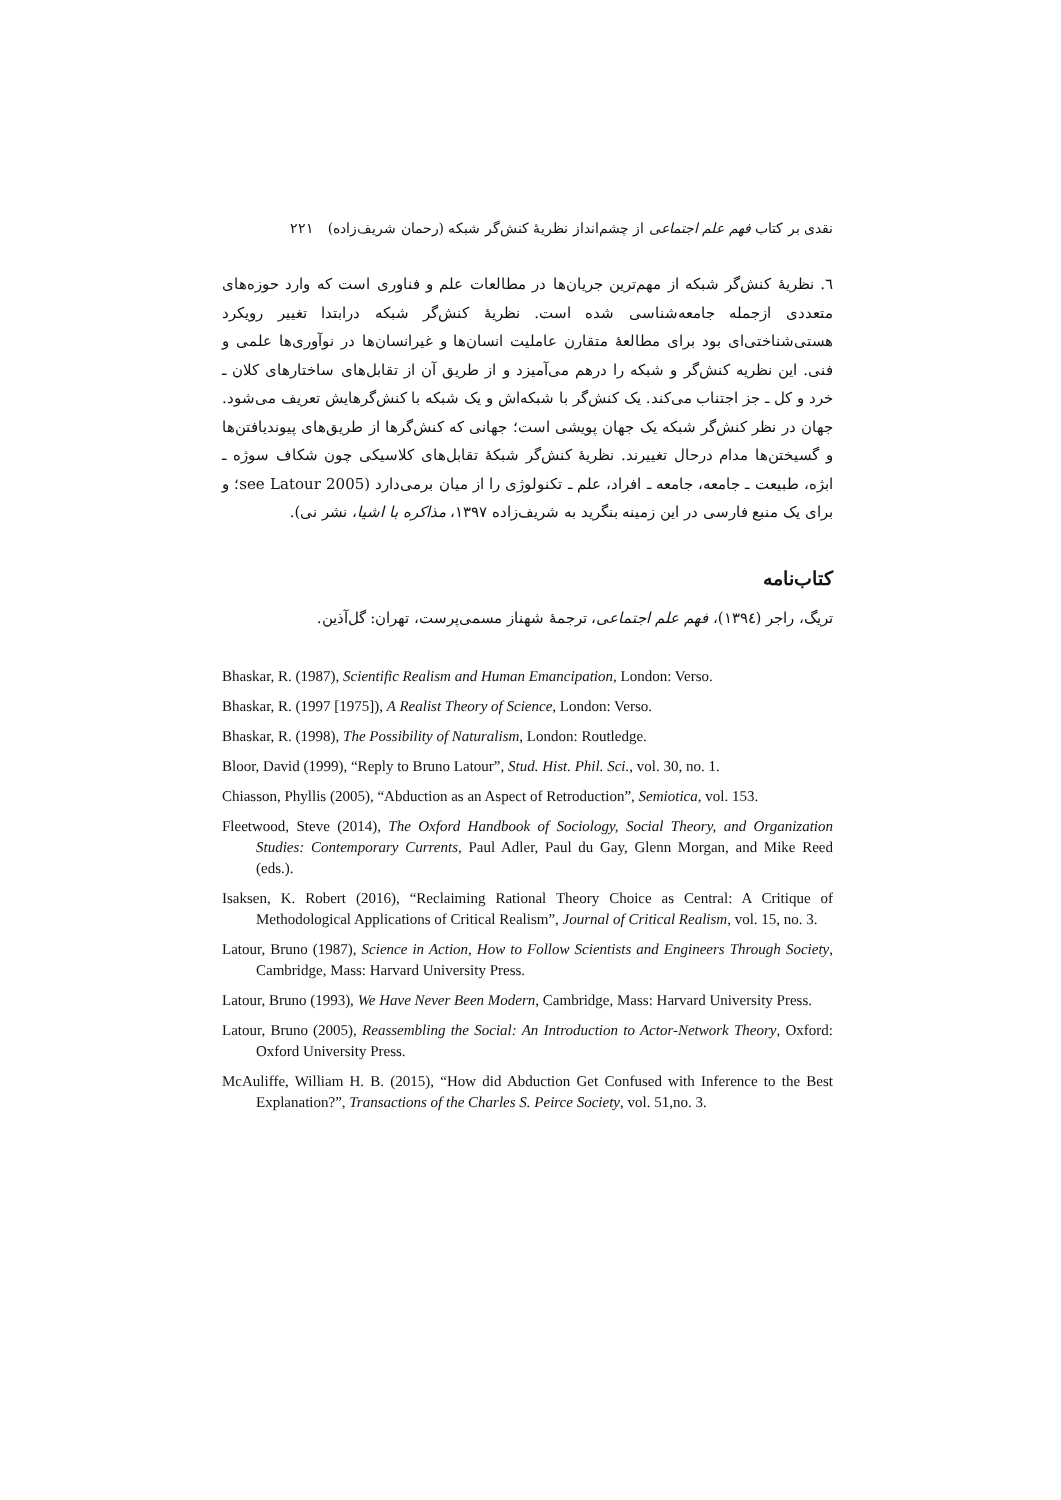نقدی بر کتاب فهم علم اجتماعی از چشم‌انداز نظریهٔ کنش‌گر شبکه (رحمان شریف‌زاده) ۲۲۱
٦. نظریهٔ کنش‌گر شبکه از مهم‌ترین جریان‌ها در مطالعات علم و فناوری است که وارد حوزه‌های متعددی ازجمله جامعه‌شناسی شده است. نظریهٔ کنش‌گر شبکه درابتدا تغییر رویکرد هستی‌شناختی‌ای بود برای مطالعهٔ متقارن عاملیت انسان‌ها و غیرانسان‌ها در نوآوری‌ها علمی و فنی. این نظریه کنش‌گر و شبکه را درهم می‌آمیزد و از طریق آن از تقابل‌های ساختارهای کلان ـ خرد و کل ـ جز اجتناب می‌کند. یک کنش‌گر با شبکه‌اش و یک شبکه با کنش‌گرهایش تعریف می‌شود. جهان در نظر کنش‌گر شبکه یک جهان پویشی است؛ جهانی که کنش‌گرها از طریق‌های پیوندیافتن‌ها و گسیختن‌ها مدام درحال تغییرند. نظریهٔ کنش‌گر شبکهٔ تقابل‌های کلاسیکی چون شکاف سوژه ـ ابژه، طبیعت ـ جامعه، جامعه ـ افراد، علم ـ تکنولوژی را از میان برمی‌دارد (see Latour 2005؛ و برای یک منبع فارسی در این زمینه بنگرید به شریف‌زاده ۱۳۹۷، مذاکره با اشیا، نشر نی).
کتاب‌نامه
تریگ، راجر (۱۳۹٤)، فهم علم اجتماعی، ترجمهٔ شهناز مسمی‌پرست، تهران: گل‌آذین.
Bhaskar, R. (1987), Scientific Realism and Human Emancipation, London: Verso.
Bhaskar, R. (1997 [1975]), A Realist Theory of Science, London: Verso.
Bhaskar, R. (1998), The Possibility of Naturalism, London: Routledge.
Bloor, David (1999), “Reply to Bruno Latour”, Stud. Hist. Phil. Sci., vol. 30, no. 1.
Chiasson, Phyllis (2005), “Abduction as an Aspect of Retroduction”, Semiotica, vol. 153.
Fleetwood, Steve (2014), The Oxford Handbook of Sociology, Social Theory, and Organization Studies: Contemporary Currents, Paul Adler, Paul du Gay, Glenn Morgan, and Mike Reed (eds.).
Isaksen, K. Robert (2016), “Reclaiming Rational Theory Choice as Central: A Critique of Methodological Applications of Critical Realism”, Journal of Critical Realism, vol. 15, no. 3.
Latour, Bruno (1987), Science in Action, How to Follow Scientists and Engineers Through Society, Cambridge, Mass: Harvard University Press.
Latour, Bruno (1993), We Have Never Been Modern, Cambridge, Mass: Harvard University Press.
Latour, Bruno (2005), Reassembling the Social: An Introduction to Actor-Network Theory, Oxford: Oxford University Press.
McAuliffe, William H. B. (2015), “How did Abduction Get Confused with Inference to the Best Explanation?”, Transactions of the Charles S. Peirce Society, vol. 51,no. 3.